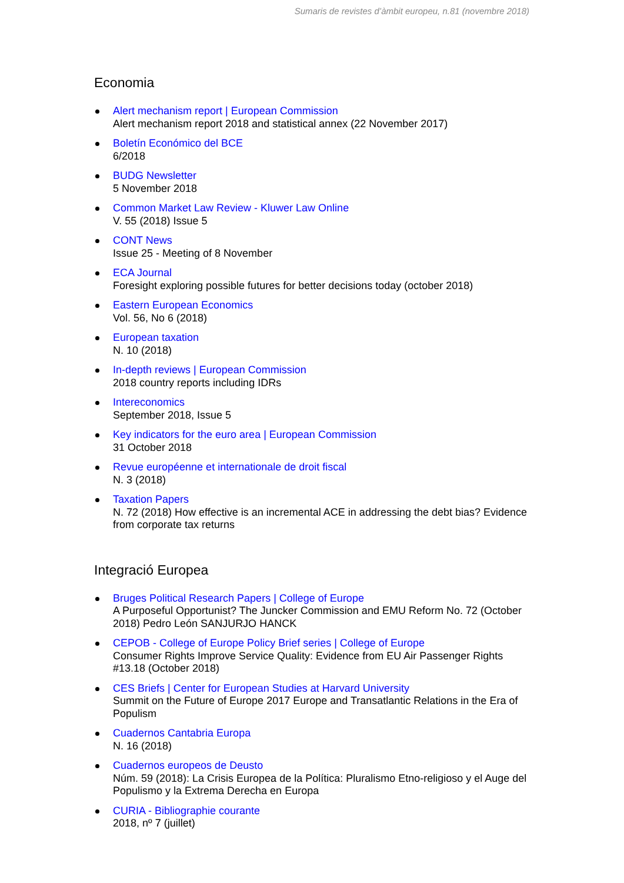Sumaris de revistes d’àmbit europeu, n.81 (novembre 2018)
Economia
Alert mechanism report | European Commission
Alert mechanism report 2018 and statistical annex (22 November 2017)
Boletín Económico del BCE
6/2018
BUDG Newsletter
5 November 2018
Common Market Law Review - Kluwer Law Online
V. 55 (2018) Issue 5
CONT News
Issue 25 - Meeting of 8 November
ECA Journal
Foresight exploring possible futures for better decisions today (october 2018)
Eastern European Economics
Vol. 56, No 6 (2018)
European taxation
N. 10 (2018)
In-depth reviews | European Commission
2018 country reports including IDRs
Intereconomics
September 2018, Issue 5
Key indicators for the euro area | European Commission
31 October 2018
Revue européenne et internationale de droit fiscal
N. 3 (2018)
Taxation Papers
N. 72 (2018) How effective is an incremental ACE in addressing the debt bias? Evidence from corporate tax returns
Integració Europea
Bruges Political Research Papers | College of Europe
A Purposeful Opportunist? The Juncker Commission and EMU Reform No. 72 (October 2018) Pedro León SANJURJO HANCK
CEPOB - College of Europe Policy Brief series | College of Europe
Consumer Rights Improve Service Quality: Evidence from EU Air Passenger Rights #13.18 (October 2018)
CES Briefs | Center for European Studies at Harvard University
Summit on the Future of Europe 2017 Europe and Transatlantic Relations in the Era of Populism
Cuadernos Cantabria Europa
N. 16 (2018)
Cuadernos europeos de Deusto
Núm. 59 (2018): La Crisis Europea de la Política: Pluralismo Etno-religioso y el Auge del Populismo y la Extrema Derecha en Europa
CURIA - Bibliographie courante
2018, nº 7 (juillet)